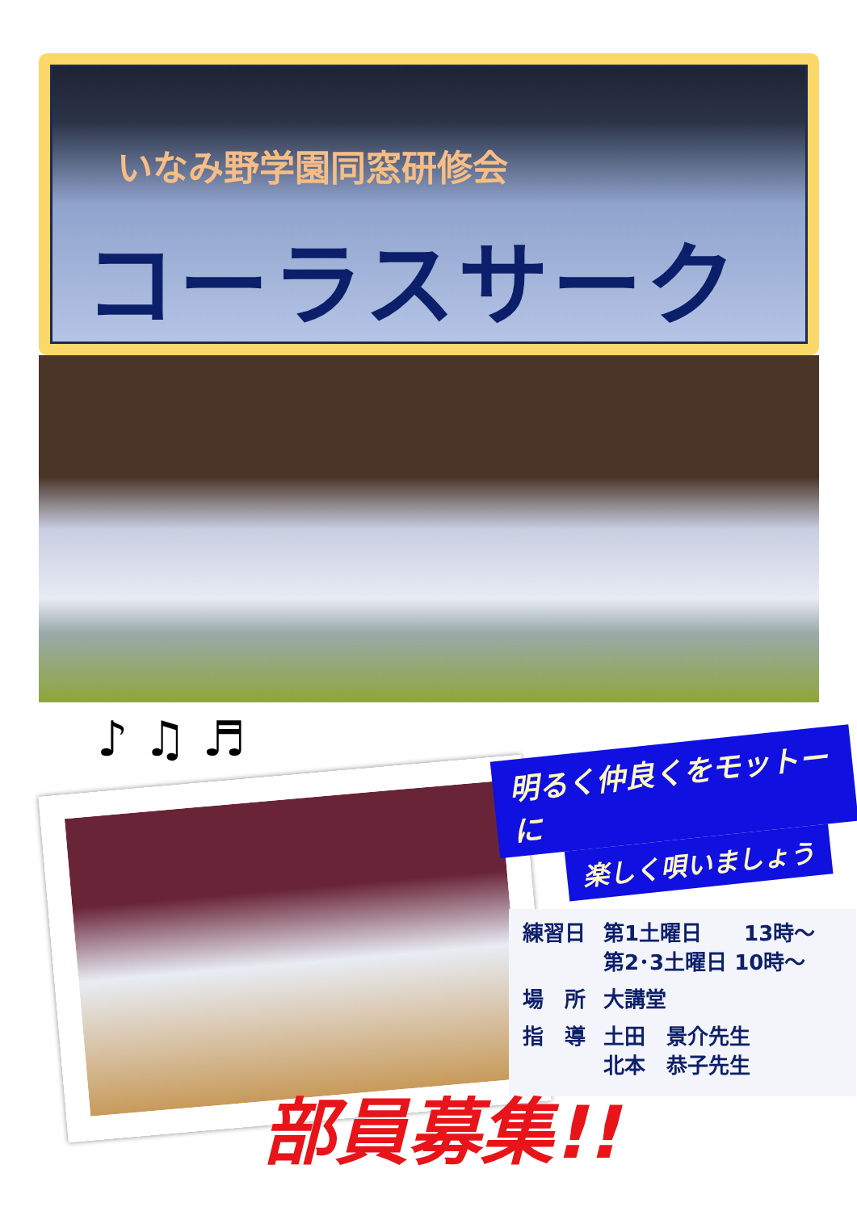いなみ野学園同窓研修会
コーラスサークル
♪ ♫ ♬
明るく仲良くをモットーに
楽しく唄いましょう
| 練習日 | 第1土曜日 13時～ 第2･3土曜日 10時～ |
| 場 所 | 大講堂 |
| 指 導 | 土田 景介先生 北本 恭子先生 |
部員募集!!